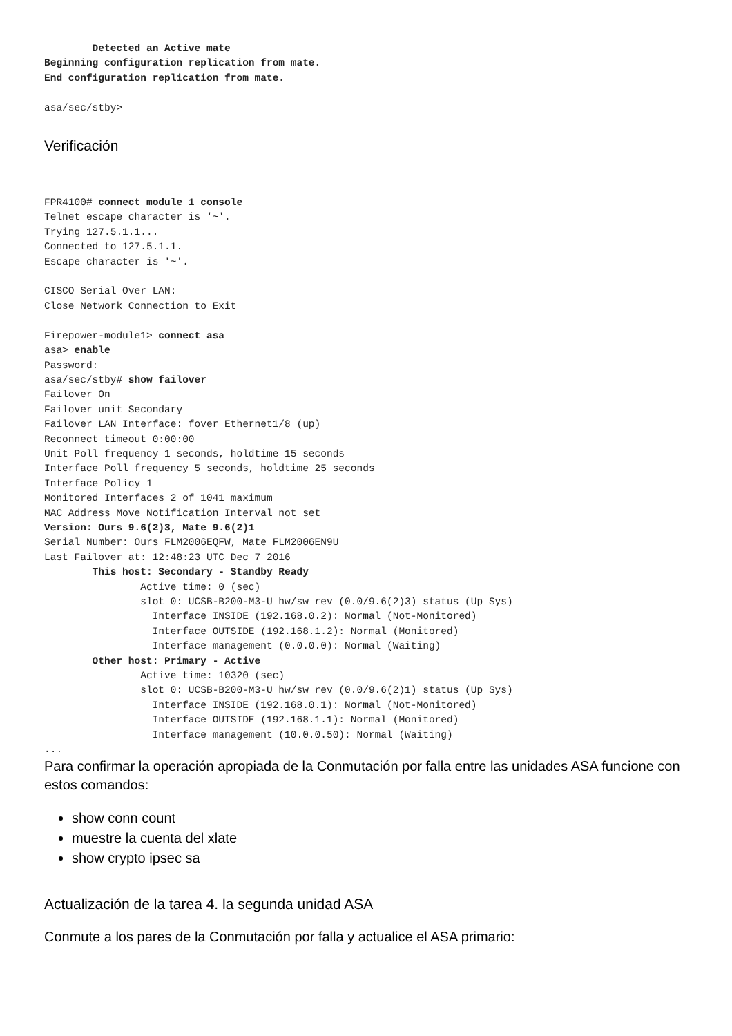Detected an Active mate
Beginning configuration replication from mate.
End configuration replication from mate.

asa/sec/stby>
Verificación
FPR4100# connect module 1 console
Telnet escape character is '~'.
Trying 127.5.1.1...
Connected to 127.5.1.1.
Escape character is '~'.

CISCO Serial Over LAN:
Close Network Connection to Exit

Firepower-module1> connect asa
asa> enable
Password:
asa/sec/stby# show failover
Failover On
Failover unit Secondary
Failover LAN Interface: fover Ethernet1/8 (up)
Reconnect timeout 0:00:00
Unit Poll frequency 1 seconds, holdtime 15 seconds
Interface Poll frequency 5 seconds, holdtime 25 seconds
Interface Policy 1
Monitored Interfaces 2 of 1041 maximum
MAC Address Move Notification Interval not set
Version: Ours 9.6(2)3, Mate 9.6(2)1
Serial Number: Ours FLM2006EQFW, Mate FLM2006EN9U
Last Failover at: 12:48:23 UTC Dec 7 2016
        This host: Secondary - Standby Ready
                Active time: 0 (sec)
                slot 0: UCSB-B200-M3-U hw/sw rev (0.0/9.6(2)3) status (Up Sys)
                  Interface INSIDE (192.168.0.2): Normal (Not-Monitored)
                  Interface OUTSIDE (192.168.1.2): Normal (Monitored)
                  Interface management (0.0.0.0): Normal (Waiting)
        Other host: Primary - Active
                Active time: 10320 (sec)
                slot 0: UCSB-B200-M3-U hw/sw rev (0.0/9.6(2)1) status (Up Sys)
                  Interface INSIDE (192.168.0.1): Normal (Not-Monitored)
                  Interface OUTSIDE (192.168.1.1): Normal (Monitored)
                  Interface management (10.0.0.50): Normal (Waiting)
...
Para confirmar la operación apropiada de la Conmutación por falla entre las unidades ASA funcione con estos comandos:
show conn count
muestre la cuenta del xlate
show crypto ipsec sa
Actualización de la tarea 4. la segunda unidad ASA
Conmute a los pares de la Conmutación por falla y actualice el ASA primario: